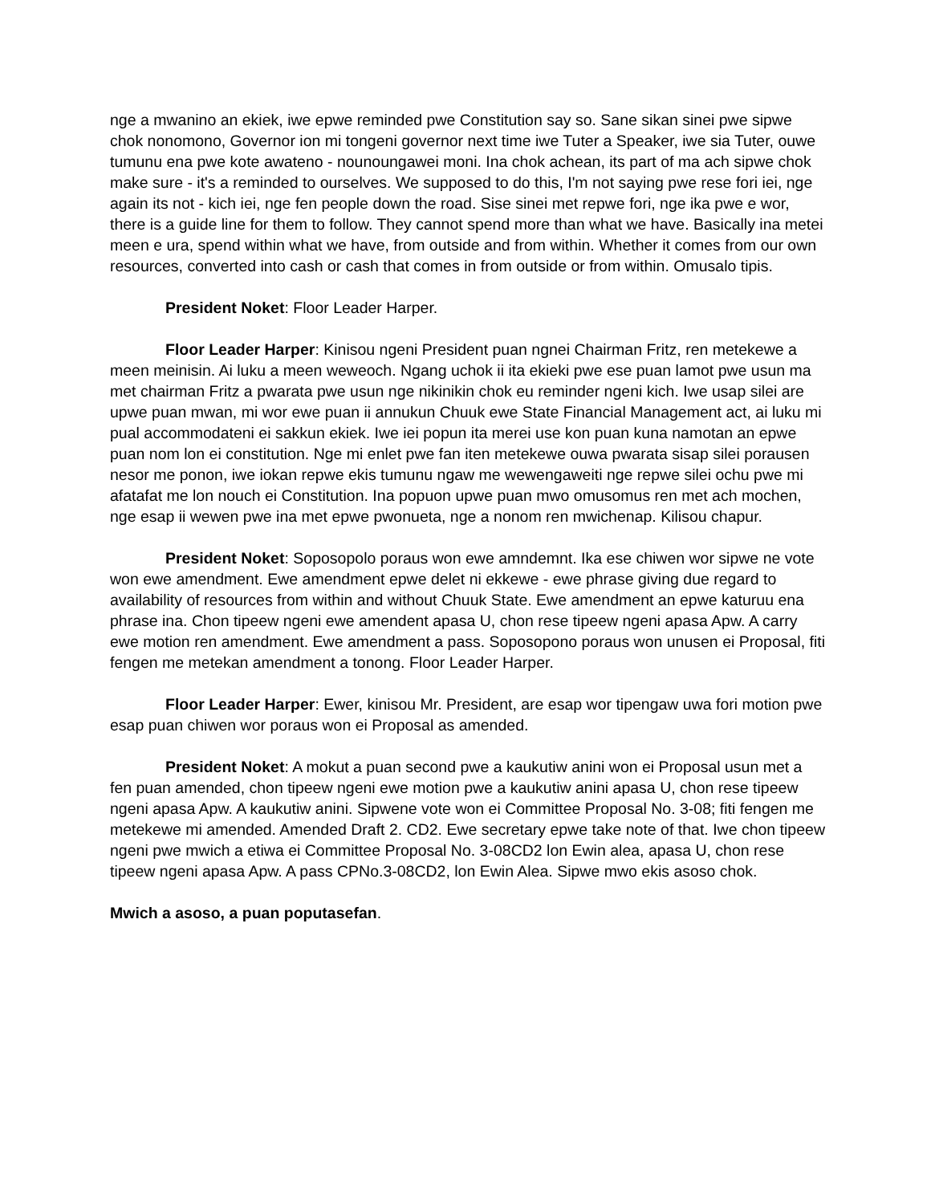nge a mwanino an ekiek, iwe epwe reminded pwe Constitution say so. Sane sikan sinei pwe sipwe chok nonomono, Governor ion mi tongeni governor next time iwe Tuter a Speaker, iwe sia Tuter, ouwe tumunu ena pwe kote awateno - nounoungawei moni. Ina chok achean, its part of ma ach sipwe chok make sure - it's a reminded to ourselves. We supposed to do this, I'm not saying pwe rese fori iei, nge again its not - kich iei, nge fen people down the road. Sise sinei met repwe fori, nge ika pwe e wor, there is a guide line for them to follow. They cannot spend more than what we have. Basically ina metei meen e ura, spend within what we have, from outside and from within. Whether it comes from our own resources, converted into cash or cash that comes in from outside or from within. Omusalo tipis.
President Noket: Floor Leader Harper.
Floor Leader Harper: Kinisou ngeni President puan ngnei Chairman Fritz, ren metekewe a meen meinisin. Ai luku a meen weweoch. Ngang uchok ii ita ekieki pwe ese puan lamot pwe usun ma met chairman Fritz a pwarata pwe usun nge nikinikin chok eu reminder ngeni kich. Iwe usap silei are upwe puan mwan, mi wor ewe puan ii annukun Chuuk ewe State Financial Management act, ai luku mi pual accommodateni ei sakkun ekiek. Iwe iei popun ita merei use kon puan kuna namotan an epwe puan nom lon ei constitution. Nge mi enlet pwe fan iten metekewe ouwa pwarata sisap silei porausen nesor me ponon, iwe iokan repwe ekis tumunu ngaw me wewengaweiti nge repwe silei ochu pwe mi afatafat me lon nouch ei Constitution. Ina popuon upwe puan mwo omusomus ren met ach mochen, nge esap ii wewen pwe ina met epwe pwonueta, nge a nonom ren mwichenap. Kilisou chapur.
President Noket: Soposopolo poraus won ewe amndemnt. Ika ese chiwen wor sipwe ne vote won ewe amendment. Ewe amendment epwe delet ni ekkewe - ewe phrase giving due regard to availability of resources from within and without Chuuk State. Ewe amendment an epwe katuruu ena phrase ina. Chon tipeew ngeni ewe amendent apasa U, chon rese tipeew ngeni apasa Apw. A carry ewe motion ren amendment. Ewe amendment a pass. Soposopono poraus won unusen ei Proposal, fiti fengen me metekan amendment a tonong. Floor Leader Harper.
Floor Leader Harper: Ewer, kinisou Mr. President, are esap wor tipengaw uwa fori motion pwe esap puan chiwen wor poraus won ei Proposal as amended.
President Noket: A mokut a puan second pwe a kaukutiw anini won ei Proposal usun met a fen puan amended, chon tipeew ngeni ewe motion pwe a kaukutiw anini apasa U, chon rese tipeew ngeni apasa Apw. A kaukutiw anini. Sipwene vote won ei Committee Proposal No. 3-08; fiti fengen me metekewe mi amended. Amended Draft 2. CD2. Ewe secretary epwe take note of that. Iwe chon tipeew ngeni pwe mwich a etiwa ei Committee Proposal No. 3-08CD2 lon Ewin alea, apasa U, chon rese tipeew ngeni apasa Apw. A pass CPNo.3-08CD2, lon Ewin Alea. Sipwe mwo ekis asoso chok.
Mwich a asoso, a puan poputasefan.